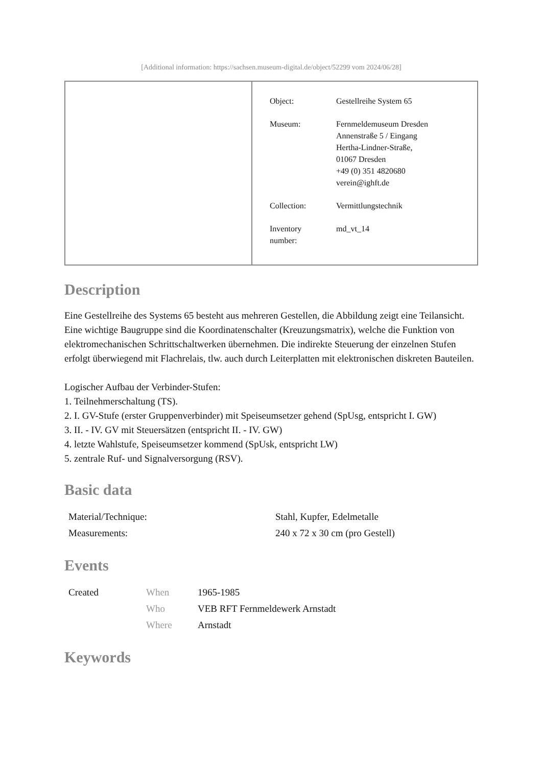[Additional information: https://sachsen.museum-digital.de/object/52299 vom 2024/06/28]
| Object: | Gestellreihe System 65 |
| Museum: | Fernmeldemuseum Dresden Annenstraße 5 / Eingang Hertha-Lindner-Straße, 01067 Dresden +49 (0) 351 4820680 verein@ighft.de |
| Collection: | Vermittlungstechnik |
| Inventory number: | md_vt_14 |
Description
Eine Gestellreihe des Systems 65 besteht aus mehreren Gestellen, die Abbildung zeigt eine Teilansicht. Eine wichtige Baugruppe sind die Koordinatenschalter (Kreuzungsmatrix), welche die Funktion von elektromechanischen Schrittschaltwerken übernehmen. Die indirekte Steuerung der einzelnen Stufen erfolgt überwiegend mit Flachrelais, tlw. auch durch Leiterplatten mit elektronischen diskreten Bauteilen.
Logischer Aufbau der Verbinder-Stufen:
1. Teilnehmerschaltung (TS).
2. I. GV-Stufe (erster Gruppenverbinder) mit Speiseumsetzer gehend (SpUsg, entspricht I. GW)
3. II. - IV. GV mit Steuersätzen (entspricht II. - IV. GW)
4. letzte Wahlstufe, Speiseumsetzer kommend (SpUsk, entspricht LW)
5. zentrale Ruf- und Signalversorgung (RSV).
Basic data
| Material/Technique: | Stahl, Kupfer, Edelmetalle |
| Measurements: | 240 x 72 x 30 cm (pro Gestell) |
Events
| Created | When | 1965-1985 |
| | Who | VEB RFT Fernmeldewerk Arnstadt |
| | Where | Arnstadt |
Keywords